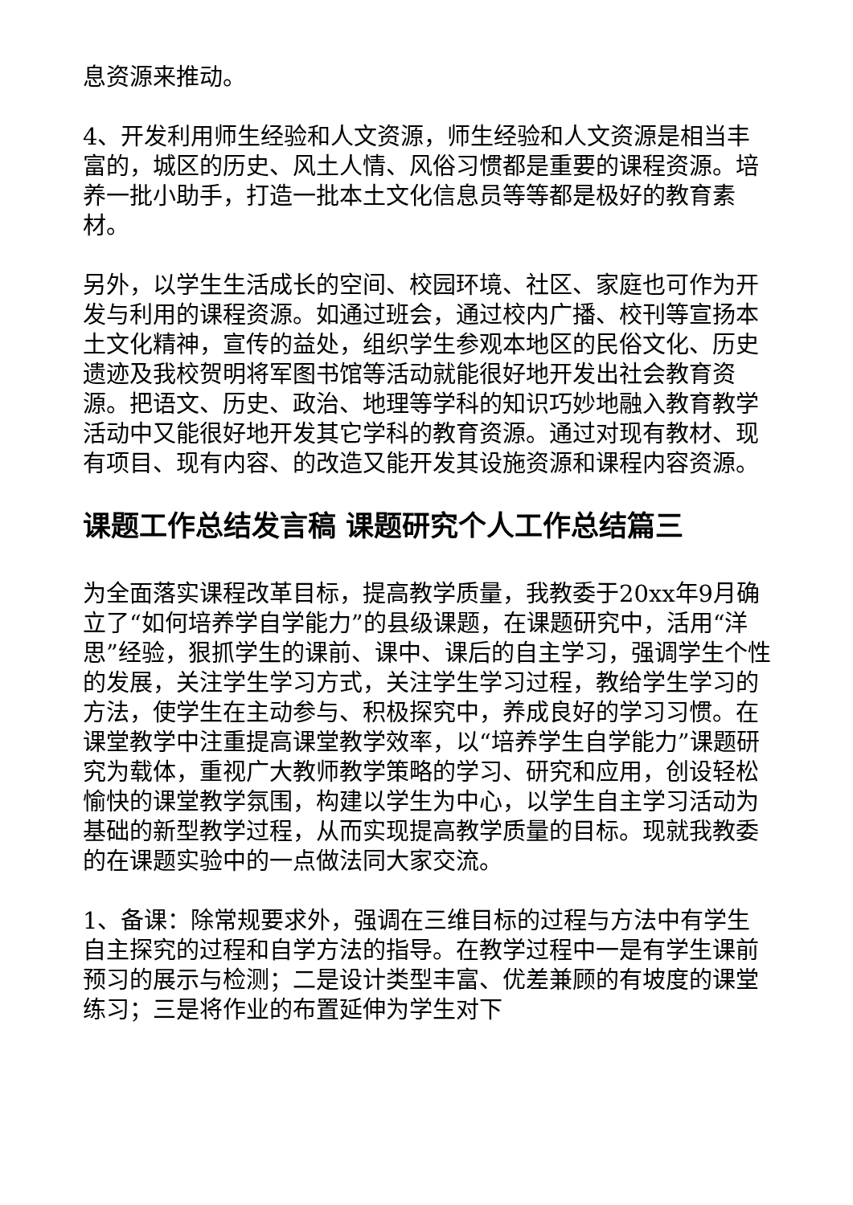息资源来推动。
4、开发利用师生经验和人文资源，师生经验和人文资源是相当丰富的，城区的历史、风土人情、风俗习惯都是重要的课程资源。培养一批小助手，打造一批本土文化信息员等等都是极好的教育素材。
另外，以学生生活成长的空间、校园环境、社区、家庭也可作为开发与利用的课程资源。如通过班会，通过校内广播、校刊等宣扬本土文化精神，宣传的益处，组织学生参观本地区的民俗文化、历史遗迹及我校贺明将军图书馆等活动就能很好地开发出社会教育资源。把语文、历史、政治、地理等学科的知识巧妙地融入教育教学活动中又能很好地开发其它学科的教育资源。通过对现有教材、现有项目、现有内容、的改造又能开发其设施资源和课程内容资源。
课题工作总结发言稿 课题研究个人工作总结篇三
为全面落实课程改革目标，提高教学质量，我教委于20xx年9月确立了“如何培养学自学能力”的县级课题，在课题研究中，活用“洋思”经验，狠抓学生的课前、课中、课后的自主学习，强调学生个性的发展，关注学生学习方式，关注学生学习过程，教给学生学习的方法，使学生在主动参与、积极探究中，养成良好的学习习惯。在课堂教学中注重提高课堂教学效率，以“培养学生自学能力”课题研究为载体，重视广大教师教学策略的学习、研究和应用，创设轻松愉快的课堂教学氛围，构建以学生为中心，以学生自主学习活动为基础的新型教学过程，从而实现提高教学质量的目标。现就我教委的在课题实验中的一点做法同大家交流。
1、备课：除常规要求外，强调在三维目标的过程与方法中有学生自主探究的过程和自学方法的指导。在教学过程中一是有学生课前预习的展示与检测；二是设计类型丰富、优差兼顾的有坡度的课堂练习；三是将作业的布置延伸为学生对下